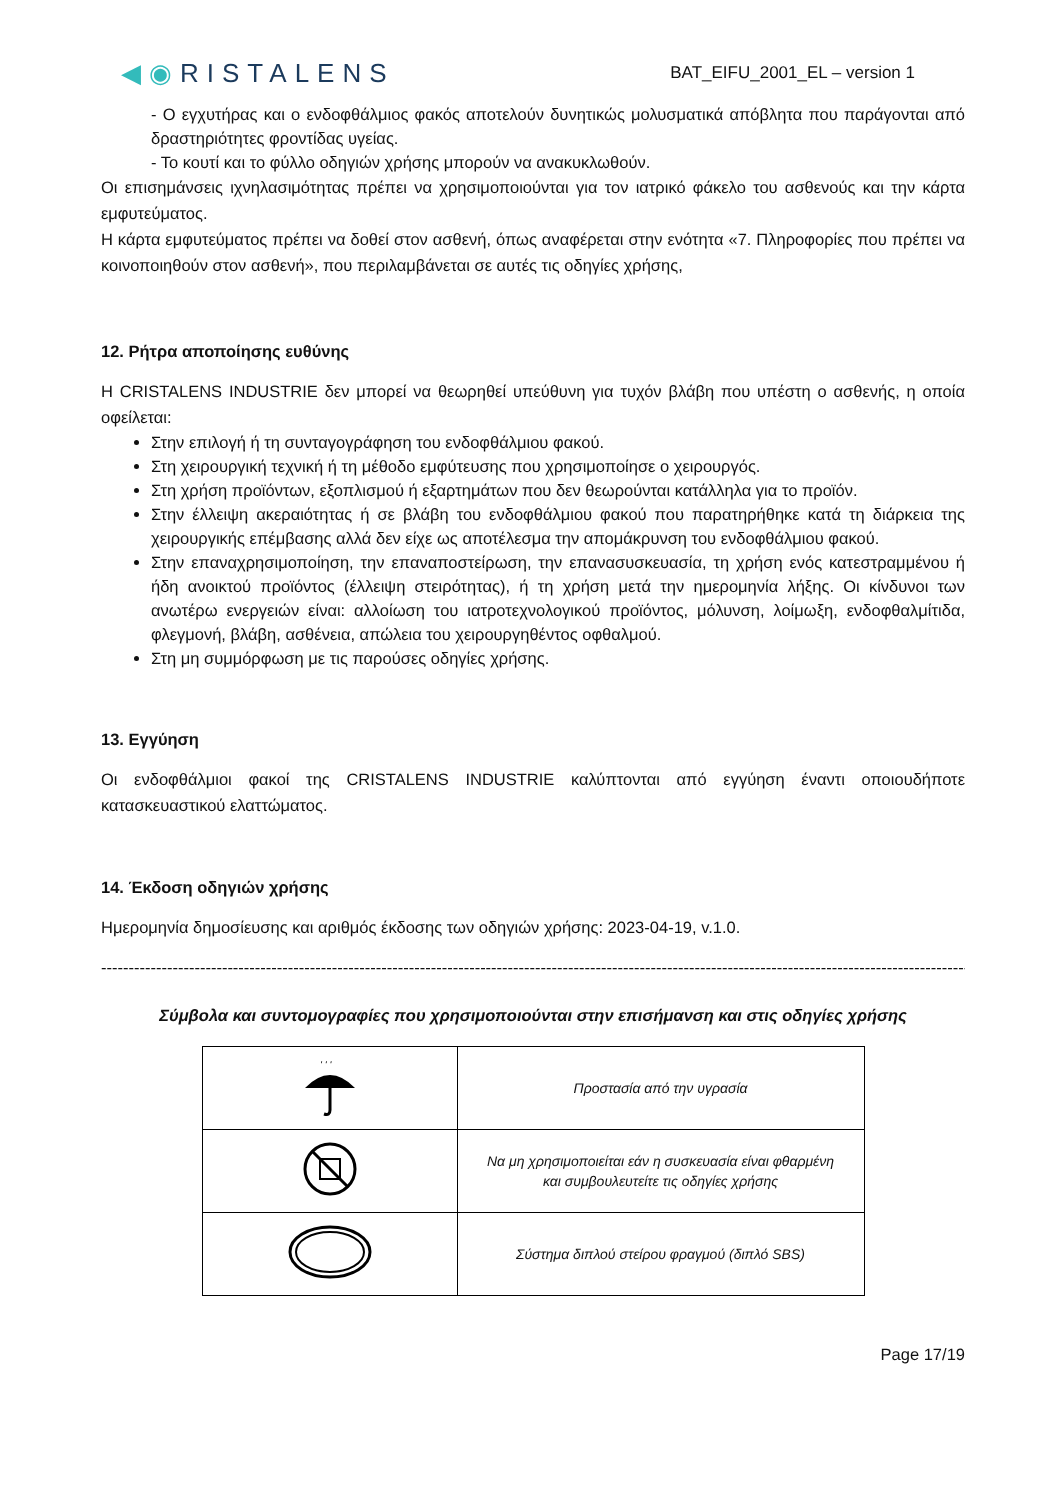◀◉RISTALENS
BAT_EIFU_2001_EL – version 1
- Ο εγχυτήρας και ο ενδοφθάλμιος φακός αποτελούν δυνητικώς μολυσματικά απόβλητα που παράγονται από δραστηριότητες φροντίδας υγείας.
- Το κουτί και το φύλλο οδηγιών χρήσης μπορούν να ανακυκλωθούν.
Οι επισημάνσεις ιχνηλασιμότητας πρέπει να χρησιμοποιούνται για τον ιατρικό φάκελο του ασθενούς και την κάρτα εμφυτεύματος.
Η κάρτα εμφυτεύματος πρέπει να δοθεί στον ασθενή, όπως αναφέρεται στην ενότητα «7. Πληροφορίες που πρέπει να κοινοποιηθούν στον ασθενή», που περιλαμβάνεται σε αυτές τις οδηγίες χρήσης,
12. Ρήτρα αποποίησης ευθύνης
Η CRISTALENS INDUSTRIE δεν μπορεί να θεωρηθεί υπεύθυνη για τυχόν βλάβη που υπέστη ο ασθενής, η οποία οφείλεται:
Στην επιλογή ή τη συνταγογράφηση του ενδοφθάλμιου φακού.
Στη χειρουργική τεχνική ή τη μέθοδο εμφύτευσης που χρησιμοποίησε ο χειρουργός.
Στη χρήση προϊόντων, εξοπλισμού ή εξαρτημάτων που δεν θεωρούνται κατάλληλα για το προϊόν.
Στην έλλειψη ακεραιότητας ή σε βλάβη του ενδοφθάλμιου φακού που παρατηρήθηκε κατά τη διάρκεια της χειρουργικής επέμβασης αλλά δεν είχε ως αποτέλεσμα την απομάκρυνση του ενδοφθάλμιου φακού.
Στην επαναχρησιμοποίηση, την επαναποστείρωση, την επανασυσκευασία, τη χρήση ενός κατεστραμμένου ή ήδη ανοικτού προϊόντος (έλλειψη στειρότητας), ή τη χρήση μετά την ημερομηνία λήξης. Οι κίνδυνοι των ανωτέρω ενεργειών είναι: αλλοίωση του ιατροτεχνολογικού προϊόντος, μόλυνση, λοίμωξη, ενδοφθαλμίτιδα, φλεγμονή, βλάβη, ασθένεια, απώλεια του χειρουργηθέντος οφθαλμού.
Στη μη συμμόρφωση με τις παρούσες οδηγίες χρήσης.
13. Εγγύηση
Οι ενδοφθάλμιοι φακοί της CRISTALENS INDUSTRIE καλύπτονται από εγγύηση έναντι οποιουδήποτε κατασκευαστικού ελαττώματος.
14. Έκδοση οδηγιών χρήσης
Ημερομηνία δημοσίευσης και αριθμός έκδοσης των οδηγιών χρήσης: 2023-04-19, v.1.0.
------------------------------------------------------------------------------------------------------------------------------------------------------------------
Σύμβολα και συντομογραφίες που χρησιμοποιούνται στην επισήμανση και στις οδηγίες χρήσης
| ' ' ' | Προστασία από την υγρασία |
| | Να μη χρησιμοποιείται εάν η συσκευασία είναι φθαρμένη και συμβουλευτείτε τις οδηγίες χρήσης |
| | Σύστημα διπλού στείρου φραγμού (διπλό SBS) |
Page 17/19